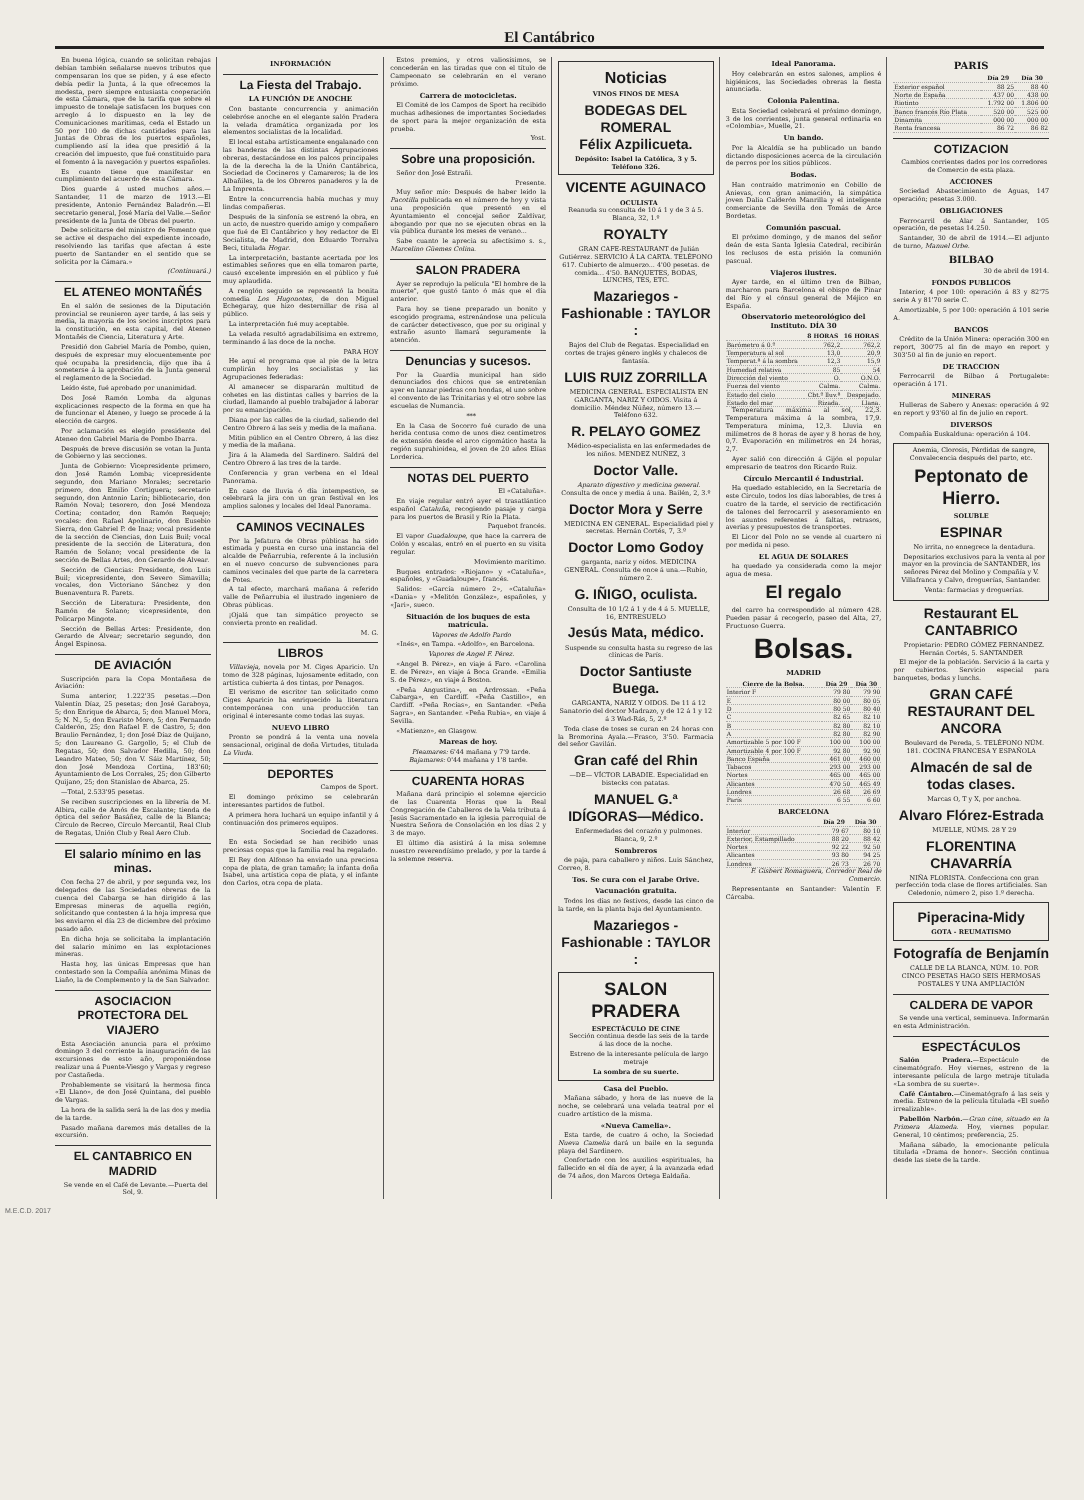El Cantábrico
En buena lógica, cuando se solicitan rebajas debían también señalarse nuevos tributos que compensaran los que se piden, y á ese efecto debía pedir la Junta, á la que ofrecemos la modesta, pero siempre entusiasta cooperación de esta Cámara, que de la tarifa que sobre el impuesto de tonelaje satisfacen los buques con arreglo á lo dispuesto en la ley de Comunicaciones marítimas, ceda el Estado un 50 por 100 de dichas cantidades para las Juntas de Obras de los puertos españoles, cumpliendo así la idea que presidió á la creación del impuesto, que fué constituido para el fomento á la navegación y puertos españoles.
Es cuanto tiene que manifestar en cumplimiento del acuerdo de esta Cámara.
Dios guarde á usted muchos años.—Santander, 11 de marzo de 1913.—El presidente, Antonio Fernández Baladrón.—El secretario general, José María del Valle.—Señor presidente de la Junta de Obras del puerto.
Debe solicitarse del ministro de Fomento que se active el despacho del expediente incoado, resolviendo las tarifas que afectan á este puerto de Santander en el sentido que se solicita por la Cámara.»
(Continuará.)
EL ATENEO MONTAÑÉS
En el salón de sesiones de la Diputación provincial se reunieron ayer tarde, á las seis y media, la mayoría de los socios inscriptos para la constitución, en esta capital, del Ateneo Montañés de Ciencia, Literatura y Arte.
Presidió don Gabriel María de Pombo, quien, después de expresar muy elocuentemente por qué ocupaba la presidencia, dijo que iba á someterse á la aprobación de la Junta general el reglamento de la Sociedad.
Leído éste, fué aprobado por unanimidad.
Dos José Ramón Lomba da algunas explicaciones respecto de la forma en que ha de funcionar el Ateneo, y luego se procede á la elección de cargos.
Por aclamación es elegido presidente del Ateneo don Gabriel María de Pombo Ibarra.
Después de breve discusión se votan la Junta de Gobierno y las secciones.
Junta de Gobierno: Vicepresidente primero, don José Ramón Lomba; vicepresidente segundo, don Mariano Morales; secretario primero, don Emilio Cortiguera; secretario segundo, don Antonio Larín; bibliotecario, don Ramón Noval; tesorero, don José Mendoza Cortina; contador, don Ramón Requejo; vocales: don Rafael Apolinario, don Eusebio Sierra, don Gabriel P. de Inaz; vocal presidente de la sección de Ciencias, don Luis Buil; vocal presidente de la sección de Literatura, don Ramón de Solano; vocal presidente de la sección de Bellas Artes, don Gerardo de Alvear.
Sección de Ciencias: Presidente, don Luis Buil; vicepresidente, don Severo Simavilla; vocales, don Victoriano Sánchez y don Buenaventura R. Parets.
Sección de Literatura: Presidente, don Ramón de Solano; vicepresidente, don Policarpo Mingote.
Sección de Bellas Artes: Presidente, don Gerardo de Alvear; secretario segundo, don Ángel Espinosa.
DE AVIACIÓN
Suscripción para la Copa Montañesa de Aviación:
Suma anterior, 1.222'35 pesetas.—Don Valentín Díaz, 25 pesetas; don José Garaboya, 5; don Enrique de Abarca, 5; don Manuel Mora, 5; N. N., 5; don Evaristo Moro, 5; don Fernando Calderón, 25; don Rafael F. de Castro, 5; don Braulio Fernández, 1; don José Díaz de Quijano, 5; don Laureano G. Gargollo, 5; el Club de Regatas, 50; don Salvador Hedilla, 50; don Leandro Mateo, 50; don V. Sáiz Martínez, 50; don José Mendoza Cortina, 183'60; Ayuntamiento de Los Corrales, 25; don Gilberto Quijano, 25; don Stanislao de Abarca, 25.
—Total, 2.533'95 pesetas.
Se reciben suscripciones en la librería de M. Albira, calle de Amós de Escalante; tienda de óptica del señor Basáñez, calle de la Blanca; Círculo de Recreo, Círculo Mercantil, Real Club de Regatas, Unión Club y Real Aero Club.
El salario mínimo en las minas.
Con fecha 27 de abril, y por segunda vez, los delegados de las Sociedades obreras de la cuenca del Cabarga se han dirigido á las Empresas mineras de aquella región, solicitando que contesten á la hoja impresa que les enviaron el día 23 de diciembre del próximo pasado año.
En dicha hoja se solicitaba la implantación del salario mínimo en las explotaciones mineras.
Hasta hoy, las únicas Empresas que han contestado son la Compañía anónima Minas de Liaño, la de Complemento y la de San Salvador.
ASOCIACION PROTECTORA DEL VIAJERO
Esta Asociación anuncia para el próximo domingo 3 del corriente la inauguración de las excursiones de esto año, proponiéndose realizar una á Puente-Viesgo y Vargas y regreso por Castañeda.
Probablemente se visitará la hermosa finca «El Llano», de don José Quintana, del pueblo de Vargas.
La hora de la salida será la de las dos y media de la tarde.
Pasado mañana daremos más detalles de la excursión.
EL CANTABRICO EN MADRID
Se vende en el Café de Levante.—Puerta del Sol, 9.
INFORMACIÓN
La Fiesta del Trabajo.
LA FUNCIÓN DE ANOCHE
Con bastante concurrencia y animación celebróse anoche en el elegante salón Pradera la velada dramática organizada por los elementos socialistas de la localidad.
El local estaba artísticamente engalanado con las banderas de las distintas Agrupaciones obreras, destacándose en los palcos principales la de la derecha la de la Unión Cantábrica, Sociedad de Cocineros y Camareros; la de los Albañiles, la de los Obreros panaderos y la de La Imprenta.
Entre la concurrencia había muchas y muy lindas compañeras.
Después de la sinfonía se estrenó la obra, en un acto, de nuestro querido amigo y compañero que fué de El Cantábrico y hoy redactor de El Socialista, de Madrid, don Eduardo Torralva Beci, titulada Hogar.
La interpretación, bastante acertada por los estimables señores que en ella tomaron parte, causó excelente impresión en el público y fué muy aplaudida.
A renglón seguido se representó la bonita comedia Los Hugonotes, de don Miguel Echegaray, que hizo desternillar de risa al público.
La interpretación fué muy aceptable.
La velada resultó agradabilísima en extremo, terminando á las doce de la noche.
PARA HOY
He aquí el programa que al pie de la letra cumplirán hoy los socialistas y las Agrupaciones federadas:
Al amanecer se dispararán multitud de cohetes en las distintas calles y barrios de la ciudad, llamando al pueblo trabajador á laborar por su emancipación.
Diana por las calles de la ciudad, saliendo del Centro Obrero á las seis y media de la mañana.
Mitin público en el Centro Obrero, á las diez y media de la mañana.
Jira á la Alameda del Sardinero. Saldrá del Centro Obrero á las tres de la tarde.
Conferencia y gran verbena en el Ideal Panorama.
En caso de lluvia ó día intempestivo, se celebrará la jira con un gran festival en los amplios salones y locales del Ideal Panorama.
CAMINOS VECINALES
Por la Jefatura de Obras públicas ha sido estimada y puesta en curso una instancia del alcalde de Peñarrubia, referente á la inclusión en el nuevo concurso de subvenciones para caminos vecinales del que parte de la carretera de Potes.
A tal efecto, marchará mañana á referido valle de Peñarrubia el ilustrado ingeniero de Obras públicas.
¡Ojalá que tan simpático proyecto se convierta pronto en realidad.
M. G.
LIBROS
Villavieja, novela por M. Ciges Aparicio. Un tomo de 328 páginas, lujosamente editado, con artística cubierta á dos tintas, por Penagos.
El verismo de escritor tan solicitado como Ciges Aparicio ha enriquecido la literatura contemporánea con una producción tan original é interesante como todas las suyas.
NUEVO LIBRO
Pronto se pondrá á la venta una novela sensacional, original de doña Virtudes, titulada La Viuda.
DEPORTES
Campos de Sport.
El domingo próximo se celebrarán interesantes partidos de futbol.
A primera hora luchará un equipo infantil y á continuación dos primeros equipos.
Sociedad de Cazadores.
En esta Sociedad se han recibido unas preciosas copas que la familia real ha regalado.
El Rey don Alfonso ha enviado una preciosa copa de plata, de gran tamaño; la infanta doña Isabel, una artística copa de plata, y el infante don Carlos, otra copa de plata.
Estos premios, y otros valiosísimos, se concederán en las tiradas que con el título de Campeonato se celebrarán en el verano próximo.
Carrera de motocicletas.
El Comité de los Campos de Sport ha recibido muchas adhesiones de importantes Sociedades de sport para la mejor organización de esta prueba.
Yost.
Sobre una proposición.
Señor don José Estrañi.
Presente.
Muy señor mío: Después de haber leído la Pacotilla publicada en el número de hoy y vista una proposición que presentó en el Ayuntamiento el concejal señor Zaldívar, abogando por que no se ejecuten obras en la vía pública durante los meses de verano...
Sabe cuanto le aprecia su afectísimo s. s., Marcelino Güemes Colina.
SALON PRADERA
Ayer se reprodujo la película "El hombre de la muerte", que gustó tanto ó más que el día anterior.
Para hoy se tiene preparado un bonito y escogido programa, estrenándose una película de carácter detectivesco, que por su original y extraño asunto llamará seguramente la atención.
Denuncias y sucesos.
Por la Guardia municipal han sido denunciados dos chicos que se entretenían ayer en lanzar piedras con hondas, el uno sobre el convento de las Trinitarias y el otro sobre las escuelas de Numancia.
***
En la Casa de Socorro fué curado de una herida contusa como de unos diez centímetros de extensión desde el arco cigomático hasta la región suprahioidea, el joven de 20 años Elías Lorderica.
NOTAS DEL PUERTO
El «Cataluña».
En viaje regular entró ayer el trasatlántico español Cataluña, recogiendo pasaje y carga para los puertos de Brasil y Río la Plata.
Paquebot francés.
El vapor Guadaloupe, que hace la carrera de Colón y escalas, entró en el puerto en su visita regular.
Movimiento marítimo.
Buques entrados: «Riojano» y «Cataluña», españoles, y «Guadaloupe», francés.
Salidos: «García número 2», «Cataluña» «Dania» y «Melitón González», españoles, y «Jari», sueco.
Situación de los buques de esta matrícula.
Vapores de Adolfo Pardo
«Inés», en Tampa. «Adolfo», en Barcelona.
Vapores de Angel F. Pérez.
«Angel B. Pérez», en viaje á Faro. «Carolina E. de Pérez», en viaje á Boca Grande. «Emilia S. de Pérez», en viaje á Boston.
«Peña Angustina», en Ardrossan. «Peña Cabarga», en Cardiff. «Peña Castillo», en Cardiff. «Peña Rocías», en Santander. «Peña Sagra», en Santander. «Peña Rubia», en viaje á Sevilla.
«Matienzo», en Glasgow.
Mareas de hoy.
Pleamares: 6'44 mañana y 7'9 tarde. Bajamares: 0'44 mañana y 1'8 tarde.
CUARENTA HORAS
Mañana dará principio el solemne ejercicio de las Cuarenta Horas que la Real Congregación de Caballeros de la Vela tributa á Jesús Sacramentado en la iglesia parroquial de Nuestra Señora de Consolación en los días 2 y 3 de mayo.
El último día asistirá á la misa solemne nuestro reverendísimo prelado, y por la tarde á la solemne reserva.
Noticias
VINOS FINOS DE MESA
BODEGAS DEL ROMERAL
Félix Azpilicueta.
Depósito: Isabel la Católica, 3 y 5. Teléfono 326.
VICENTE AGUINACO
OCULISTA
Reanuda su consulta de 10 á 1 y de 3 á 5. Blanca, 32, 1.º
ROYALTY
GRAN CAFE-RESTAURANT de Julián Gutiérrez. SERVICIO Á LA CARTA. TELÉFONO 617. Cubierto de almuerzo... 4'00 pesetas. de comida... 4'50. BANQUETES, BODAS, LUNCHS, TES, ETC.
Mazariegos - Fashionable : TAYLOR :
Bajos del Club de Regatas. Especialidad en cortes de trajes género inglés y chalecos de fantasía.
LUIS RUIZ ZORRILLA
MEDICINA GENERAL. ESPECIALISTA EN GARGANTA, NARIZ Y OIDOS. Visita á domicilio. Méndez Núñez, número 13.—Teléfono 632.
R. PELAYO GOMEZ
Médico-especialista en las enfermedades de los niños. MENDEZ NUÑEZ, 3
Doctor Valle.
Aparato digestivo y medicina general. Consulta de once y media á una. Bailén, 2, 3.º
Doctor Mora y Serre
MEDICINA EN GENERAL. Especialidad piel y secretas. Hernán Cortés, 7, 3.º
Doctor Lomo Godoy
garganta, nariz y oídos. MEDICINA GENERAL. Consulta de once á una.—Rubio, número 2.
G. IÑIGO, oculista.
Consulta de 10 1/2 á 1 y de 4 á 5. MUELLE, 16, ENTRESUELO
Jesús Mata, médico.
Suspende su consulta hasta su regreso de las clínicas de París.
Doctor Santiuste Buega.
GARGANTA, NARIZ Y OIDOS. De 11 á 12 Sanatorio del doctor Madrazo, y de 12 á 1 y 12 á 3 Wad-Rás, 5, 2.º
Toda clase de toses se curan en 24 horas con la Bromorina Ayala.—Frasco, 3'50. Farmacia del señor Gavilán.
Gran café del Rhin
—DE— VÍCTOR LABADIE. Especialidad en bistecks con patatas.
MANUEL G.ª IDÍGORAS—Médico.
Enfermedades del corazón y pulmones. Blanca, 9, 2.º
Sombreros
de paja, para caballero y niños. Luis Sánchez, Correo, 8.
Tos. Se cura con el Jarabe Orive.
Vacunación gratuita.
Todos los días no festivos, desde las cinco de la tarde, en la planta baja del Ayuntamiento.
Mazariegos - Fashionable : TAYLOR :
SALON PRADERA
ESPECTÁCULO DE CINE
Sección continua desde las seis de la tarde á las doce de la noche.
Estreno de la interesante película de largo metraje
La sombra de su suerte.
Casa del Pueblo.
Mañana sábado, y hora de las nueve de la noche, se celebrará una velada teatral por el cuadro artístico de la misma.
«Nueva Camelia».
Esta tarde, de cuatro á ocho, la Sociedad Nueva Camelia dará un baile en la segunda playa del Sardinero.
Confortado con los auxilios espirituales, ha fallecido en el día de ayer, á la avanzada edad de 74 años, don Marcos Ortega Ealdaña.
Ideal Panorama.
Hoy celebrarán en estos salones, amplios é higiénicos, las Sociedades obreras la fiesta anunciada.
Colonia Palentina.
Esta Sociedad celebrará el próximo domingo, 3 de los corrientes, junta general ordinaria en «Colombia», Muelle, 21.
Un bando.
Por la Alcaldía se ha publicado un bando dictando disposiciones acerca de la circulación de perros por los sitios públicos.
Bodas.
Han contraído matrimonio en Cobillo de Anievas, con gran animación, la simpática joven Dalia Calderón Manrilla y el inteligente comerciante de Sevilla don Tomás de Arce Bordetas.
Comunión pascual.
El próximo domingo, y de manos del señor deán de esta Santa Iglesia Catedral, recibirán los reclusos de esta prisión la comunión pascual.
Viajeros ilustres.
Ayer tarde, en el último tren de Bilbao, marcharon para Barcelona el obispo de Pinar del Río y el cónsul general de Méjico en España.
Observatorio meteorológico del Instituto. DÍA 30
| | 8 HORAS | 16 HORAS |
| --- | --- | --- |
| Barómetro á 0.º | 762,2 | 762,2 |
| Temperatura al sol | 13,0 | 20,9 |
| Temperat.ª á la sombra | 12,3 | 15,9 |
| Humedad relativa | 85 | 54 |
| Dirección del viento | O. | O.N.O. |
| Fuerza del viento | Calma. | Calma. |
| Estado del cielo | Cbt.º lluv.ª | Despejado. |
| Estado del mar | Rizada. | Llana. |
Temperatura máxima al sol, 22,3. Temperatura máxima á la sombra, 17,9. Temperatura mínima, 12,3. Lluvia en milímetros de 8 horas de ayer y 8 horas de hoy, 0,7. Evaporación en milímetros en 24 horas, 2,7.
Ayer salió con dirección á Gijón el popular empresario de teatros don Ricardo Ruiz.
Círculo Mercantil é Industrial.
Ha quedado establecido, en la Secretaría de este Círculo, todos los días laborables, de tres á cuatro de la tarde, el servicio de rectificación de talones del ferrocarril y asesoramiento en los asuntos referentes á faltas, retrasos, averías y presupuestos de transportes.
El Licor del Polo no se vende al cuartero ni por medida ni peso.
EL AGUA DE SOLARES
ha quedado ya considerada como la mejor agua de mesa.
El regalo
del carro ha correspondido al número 428. Pueden pasar á recogerlo, paseo del Alta, 27, Fructuoso Guerra.
Bolsas.
MADRID
| Cierre de la Bolsa. | Día 29 | Día 30 |
| --- | --- | --- |
| Interior F | 79 80 | 79 90 |
| E | 80 00 | 80 05 |
| D | 80 50 | 80 40 |
| C | 82 65 | 82 10 |
| B | 82 80 | 82 10 |
| A | 82 80 | 82 90 |
| Amortizable 5 por 100 F | 100 00 | 100 00 |
| Amortizable 4 por 100 F | 92 80 | 92 90 |
| Banco España | 461 00 | 460 00 |
| Tabacos | 293 00 | 293 00 |
| Nortes | 465 00 | 465 00 |
| Alicantes | 470 50 | 465 49 |
| Londres | 26 68 | 26 69 |
| París | 6 55 | 6 60 |
BARCELONA
| | Día 29 | Día 30 |
| --- | --- | --- |
| Interior | 79 67 | 80 10 |
| Exterior, Estampillado | 88 20 | 88 42 |
| Nortes | 92 22 | 92 50 |
| Alicantes | 93 80 | 94 25 |
| Londres | 26 73 | 26 70 |
F. Gisbert Romaguera, Corredor Real de Comercio.
Representante en Santander: Valentín F. Cárcaba.
PARIS
| | Día 29 | Día 30 |
| --- | --- | --- |
| Exterior español | 88 25 | 88 40 |
| Norte de España | 437 00 | 438 00 |
| Riotinto | 1.792 00 | 1.806 00 |
| Banco francés Río Plata | 520 00 | 525 00 |
| Dinamita | 000 00 | 000 00 |
| Renta francesa | 86 72 | 86 82 |
COTIZACION
Cambios corrientes dados por los corredores de Comercio de esta plaza.
ACCIONES
Sociedad Abastecimiento de Aguas, 147 operación; pesetas 3.000.
OBLIGACIONES
Ferrocarril de Alar á Santander, 105 operación, de pesetas 14.250.
Santander, 30 de abril de 1914.—El adjunto de turno, Manuel Orbe.
BILBAO
30 de abril de 1914.
FONDOS PUBLICOS
Interior, 4 por 100: operación á 83 y 82'75 serie A y 81'70 serie C.
Amortizable, 5 por 100: operación á 101 serie A.
BANCOS
Crédito de la Unión Minera: operación 300 en report, 300'75 al fin de mayo en report y 303'50 al fin de junio en report.
DE TRACCION
Ferrocarril de Bilbao á Portugalete: operación á 171.
MINERAS
Hulleras de Sabero y Anexas: operación á 92 en report y 93'60 al fin de julio en report.
DIVERSOS
Compañía Euskalduna: operación á 104.
Anemia, Clorosis, Pérdidas de sangre, Convalecencia después del parto, etc.
Peptonato de Hierro.
SOLUBLE
ESPINAR
No irrita, no ennegrece la dentadura.
Depositarios exclusivos para la venta al por mayor en la provincia de SANTANDER, los señores Pérez del Molino y Compañía y V. Villafranca y Calvo, droguerías, Santander.
Venta: farmacias y droguerías.
Restaurant EL CANTABRICO
Propietario: PEDRO GÓMEZ FERNANDEZ. Hernán Cortés, 5. SANTANDER
El mejor de la población. Servicio á la carta y por cubiertos. Servicio especial para banquetes, bodas y lunchs.
GRAN CAFÉ RESTAURANT DEL ANCORA
Boulevard de Pereda, 5. TELÉFONO NÚM. 181. COCINA FRANCESA Y ESPAÑOLA
Almacén de sal de todas clases.
Marcas O, T y X, por anchoa.
Alvaro Flórez-Estrada
MUELLE, NÚMS. 28 Y 29
FLORENTINA CHAVARRÍA
NIÑA FLORISTA. Confecciona con gran perfección toda clase de flores artificiales. San Celedonio, número 2, piso 1.º derecha.
Piperacina-Midy
GOTA - REUMATISMO
Fotografía de Benjamín
CALLE DE LA BLANCA, NÚM. 10. POR CINCO PESETAS HAGO SEIS HERMOSAS POSTALES Y UNA AMPLIACIÓN
CALDERA DE VAPOR
Se vende una vertical, seminueva. Informarán en esta Administración.
ESPECTÁCULOS
Salón Pradera.—Espectáculo de cinematógrafo. Hoy viernes, estreno de la interesante película de largo metraje titulada «La sombra de su suerte».
Café Cántabro.—Cinematógrafo á las seis y media. Estreno de la película titulada «El sueño irrealizable».
Pabellón Narbón.—Gran cine, situado en la Primera Alameda. Hoy, viernes popular. General, 10 céntimos; preferencia, 25.
Mañana sábado, la emocionante película titulada «Drama de honor». Sección continua desde las siete de la tarde.
M.E.C.D. 2017